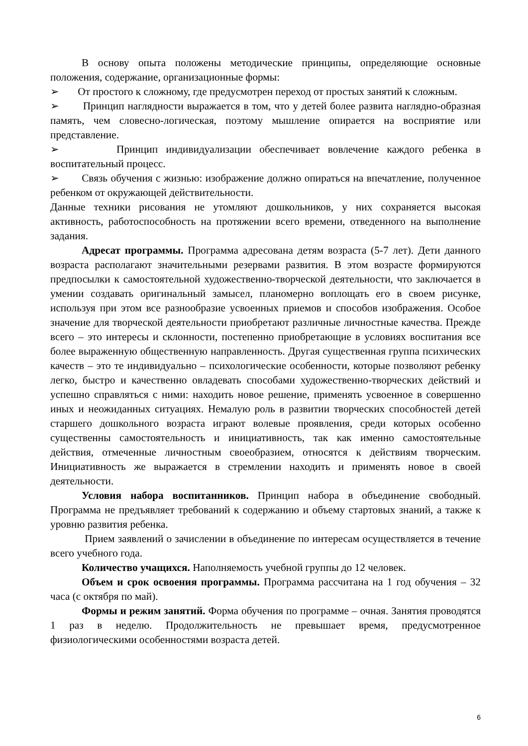В основу опыта положены методические принципы, определяющие основные положения, содержание, организационные формы:
➢ От простого к сложному, где предусмотрен переход от простых занятий к сложным.
➢ Принцип наглядности выражается в том, что у детей более развита наглядно-образная память, чем словесно-логическая, поэтому мышление опирается на восприятие или представление.
➢ Принцип индивидуализации обеспечивает вовлечение каждого ребенка в воспитательный процесс.
➢ Связь обучения с жизнью: изображение должно опираться на впечатление, полученное ребенком от окружающей действительности.
Данные техники рисования не утомляют дошкольников, у них сохраняется высокая активность, работоспособность на протяжении всего времени, отведенного на выполнение задания.
Адресат программы. Программа адресована детям возраста (5-7 лет). Дети данного возраста располагают значительными резервами развития. В этом возрасте формируются предпосылки к самостоятельной художественно-творческой деятельности, что заключается в умении создавать оригинальный замысел, планомерно воплощать его в своем рисунке, используя при этом все разнообразие усвоенных приемов и способов изображения. Особое значение для творческой деятельности приобретают различные личностные качества. Прежде всего – это интересы и склонности, постепенно приобретающие в условиях воспитания все более выраженную общественную направленность. Другая существенная группа психических качеств – это те индивидуально – психологические особенности, которые позволяют ребенку легко, быстро и качественно овладевать способами художественно-творческих действий и успешно справляться с ними: находить новое решение, применять усвоенное в совершенно иных и неожиданных ситуациях. Немалую роль в развитии творческих способностей детей старшего дошкольного возраста играют волевые проявления, среди которых особенно существенны самостоятельность и инициативность, так как именно самостоятельные действия, отмеченные личностным своеобразием, относятся к действиям творческим. Инициативность же выражается в стремлении находить и применять новое в своей деятельности.
Условия набора воспитанников. Принцип набора в объединение свободный. Программа не предъявляет требований к содержанию и объему стартовых знаний, а также к уровню развития ребенка.
Прием заявлений о зачислении в объединение по интересам осуществляется в течение всего учебного года.
Количество учащихся. Наполняемость учебной группы до 12 человек.
Объем и срок освоения программы. Программа рассчитана на 1 год обучения – 32 часа (с октября по май).
Формы и режим занятий. Форма обучения по программе – очная. Занятия проводятся 1 раз в неделю. Продолжительность не превышает время, предусмотренное физиологическими особенностями возраста детей.
6